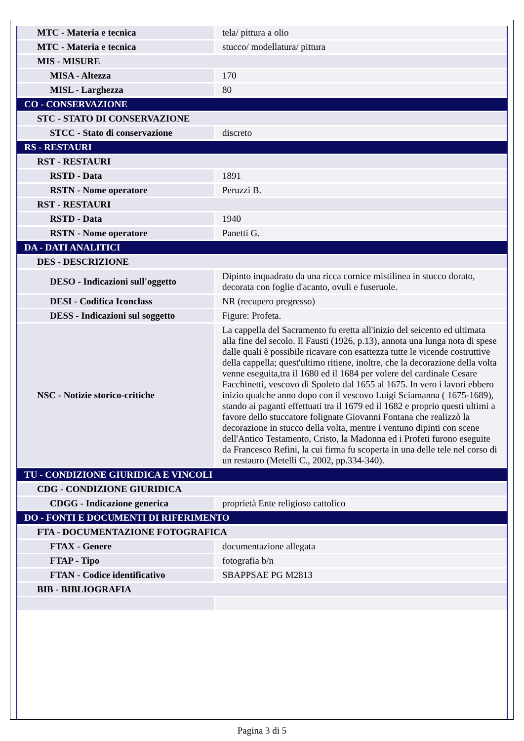| MTC - Materia e tecnica | tela/ pittura a olio |
| MTC - Materia e tecnica | stucco/ modellatura/ pittura |
| MIS - MISURE | |
| MISA - Altezza | 170 |
| MISL - Larghezza | 80 |
| CO - CONSERVAZIONE | |
| STC - STATO DI CONSERVAZIONE | |
| STCC - Stato di conservazione | discreto |
| RS - RESTAURI | |
| RST - RESTAURI | |
| RSTD - Data | 1891 |
| RSTN - Nome operatore | Peruzzi B. |
| RST - RESTAURI | |
| RSTD - Data | 1940 |
| RSTN - Nome operatore | Panetti G. |
| DA - DATI ANALITICI | |
| DES - DESCRIZIONE | |
| DESO - Indicazioni sull'oggetto | Dipinto inquadrato da una ricca cornice mistilinea in stucco dorato, decorata con foglie d'acanto, ovuli e fuseruole. |
| DESI - Codifica Iconclass | NR (recupero pregresso) |
| DESS - Indicazioni sul soggetto | Figure: Profeta. |
| NSC - Notizie storico-critiche | La cappella del Sacramento fu eretta all'inizio del seicento ed ultimata alla fine del secolo. Il Fausti (1926, p.13), annota una lunga nota di spese dalle quali è possibile ricavare con esattezza tutte le vicende costruttive della cappella; quest'ultimo ritiene, inoltre, che la decorazione della volta venne eseguita,tra il 1680 ed il 1684 per volere del cardinale Cesare Facchinetti, vescovo di Spoleto dal 1655 al 1675. In vero i lavori ebbero inizio qualche anno dopo con il vescovo Luigi Sciamanna ( 1675-1689), stando ai paganti effettuati tra il 1679 ed il 1682 e proprio questi ultimi a favore dello stuccatore folignate Giovanni Fontana che realizzò la decorazione in stucco della volta, mentre i ventuno dipinti con scene dell'Antico Testamento, Cristo, la Madonna ed i Profeti furono eseguite da Francesco Refini, la cui firma fu scoperta in una delle tele nel corso di un restauro (Metelli C., 2002, pp.334-340). |
| TU - CONDIZIONE GIURIDICA E VINCOLI | |
| CDG - CONDIZIONE GIURIDICA | |
| CDGG - Indicazione generica | proprietà Ente religioso cattolico |
| DO - FONTI E DOCUMENTI DI RIFERIMENTO | |
| FTA - DOCUMENTAZIONE FOTOGRAFICA | |
| FTAX - Genere | documentazione allegata |
| FTAP - Tipo | fotografia b/n |
| FTAN - Codice identificativo | SBAPPSAE PG M2813 |
| BIB - BIBLIOGRAFIA | |
Pagina 3 di 5